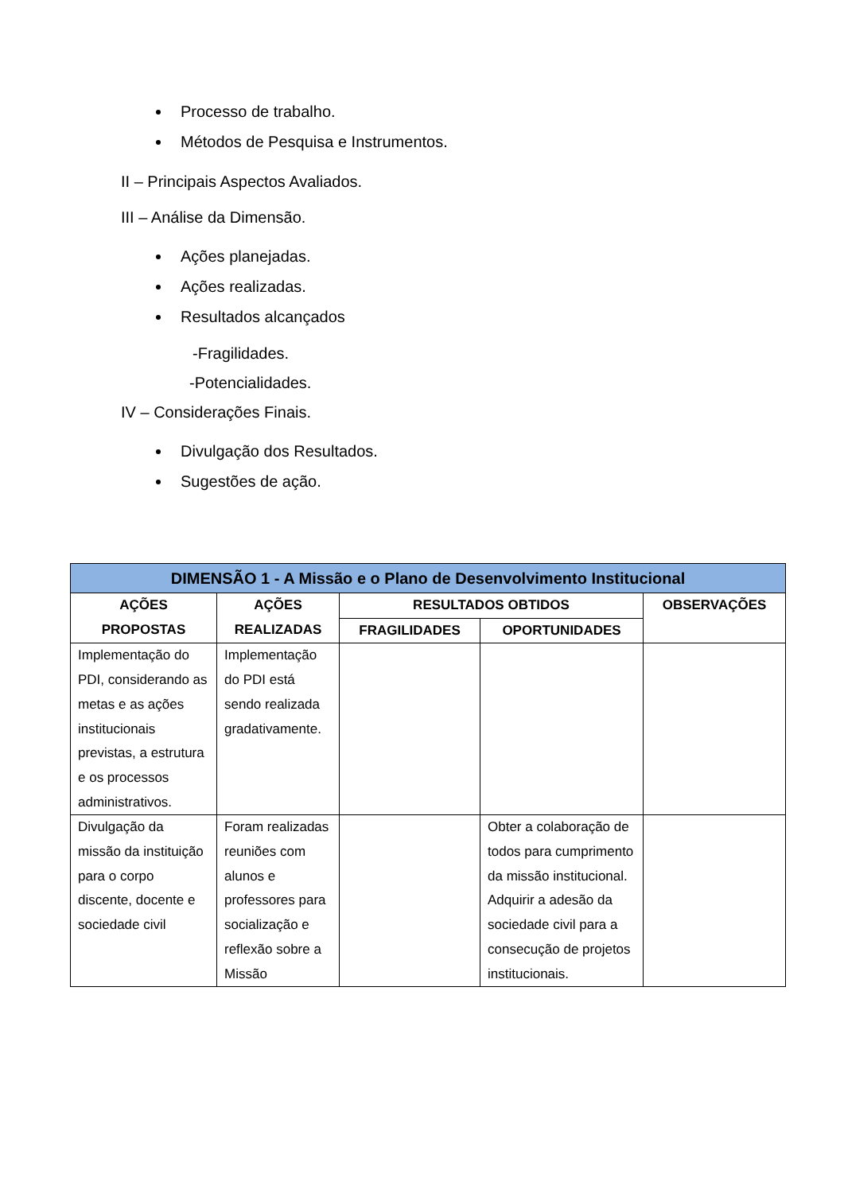Processo de trabalho.
Métodos de Pesquisa e Instrumentos.
II – Principais Aspectos Avaliados.
III – Análise da Dimensão.
Ações planejadas.
Ações realizadas.
Resultados alcançados
-Fragilidades.
-Potencialidades.
IV – Considerações Finais.
Divulgação dos Resultados.
Sugestões de ação.
| DIMENSÃO 1 - A Missão e o Plano de Desenvolvimento Institucional | | | | |
| --- | --- | --- | --- | --- |
| AÇÕES PROPOSTAS | AÇÕES REALIZADAS | RESULTADOS OBTIDOS | | OBSERVAÇÕES |
| | | FRAGILIDADES | OPORTUNIDADES | |
| Implementação do PDI, considerando as metas e as ações institucionais previstas, a estrutura e os processos administrativos. | Implementação do PDI está sendo realizada gradativamente. | | | |
| Divulgação da missão da instituição para o corpo discente, docente e sociedade civil | Foram realizadas reuniões com alunos e professores para socialização e reflexão sobre a Missão | | Obter a colaboração de todos para cumprimento da missão institucional. Adquirir a adesão da sociedade civil para a consecução de projetos institucionais. | |